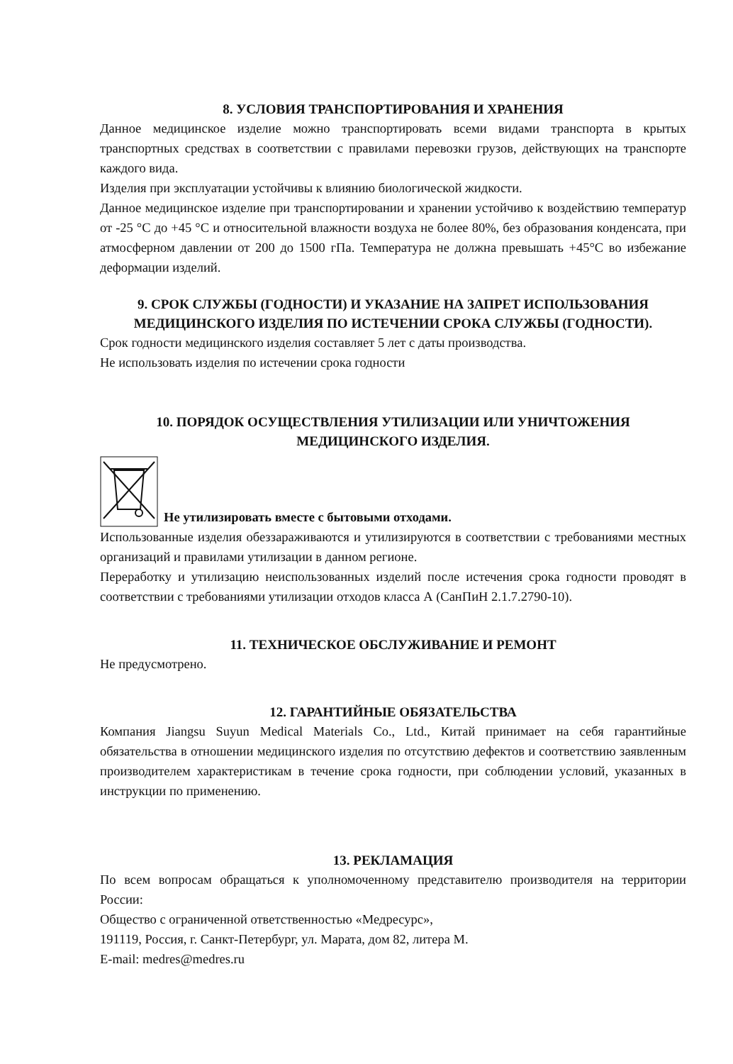8. УСЛОВИЯ ТРАНСПОРТИРОВАНИЯ И ХРАНЕНИЯ
Данное медицинское изделие можно транспортировать всеми видами транспорта в крытых транспортных средствах в соответствии с правилами перевозки грузов, действующих на транспорте каждого вида.
Изделия при эксплуатации устойчивы к влиянию биологической жидкости.
Данное медицинское изделие при транспортировании и хранении устойчиво к воздействию температур от -25 °С до +45 °С и относительной влажности воздуха не более 80%, без образования конденсата, при атмосферном давлении от 200 до 1500 гПа. Температура не должна превышать +45°С во избежание деформации изделий.
9. СРОК СЛУЖБЫ (ГОДНОСТИ) И УКАЗАНИЕ НА ЗАПРЕТ ИСПОЛЬЗОВАНИЯ МЕДИЦИНСКОГО ИЗДЕЛИЯ ПО ИСТЕЧЕНИИ СРОКА СЛУЖБЫ (ГОДНОСТИ).
Срок годности медицинского изделия составляет 5 лет с даты производства.
Не использовать изделия по истечении срока годности
10. ПОРЯДОК ОСУЩЕСТВЛЕНИЯ УТИЛИЗАЦИИ ИЛИ УНИЧТОЖЕНИЯ МЕДИЦИНСКОГО ИЗДЕЛИЯ.
Не утилизировать вместе с бытовыми отходами.
Использованные изделия обеззараживаются и утилизируются в соответствии с требованиями местных организаций и правилами утилизации в данном регионе.
Переработку и утилизацию неиспользованных изделий после истечения срока годности проводят в соответствии с требованиями утилизации отходов класса А (СанПиН 2.1.7.2790-10).
11. ТЕХНИЧЕСКОЕ ОБСЛУЖИВАНИЕ И РЕМОНТ
Не предусмотрено.
12. ГАРАНТИЙНЫЕ ОБЯЗАТЕЛЬСТВА
Компания Jiangsu Suyun Medical Materials Co., Ltd., Китай принимает на себя гарантийные обязательства в отношении медицинского изделия по отсутствию дефектов и соответствию заявленным производителем характеристикам в течение срока годности, при соблюдении условий, указанных в инструкции по применению.
13. РЕКЛАМАЦИЯ
По всем вопросам обращаться к уполномоченному представителю производителя на территории России:
Общество с ограниченной ответственностью «Медресурс»,
191119, Россия, г. Санкт-Петербург, ул. Марата, дом 82, литера М.
E-mail: medres@medres.ru